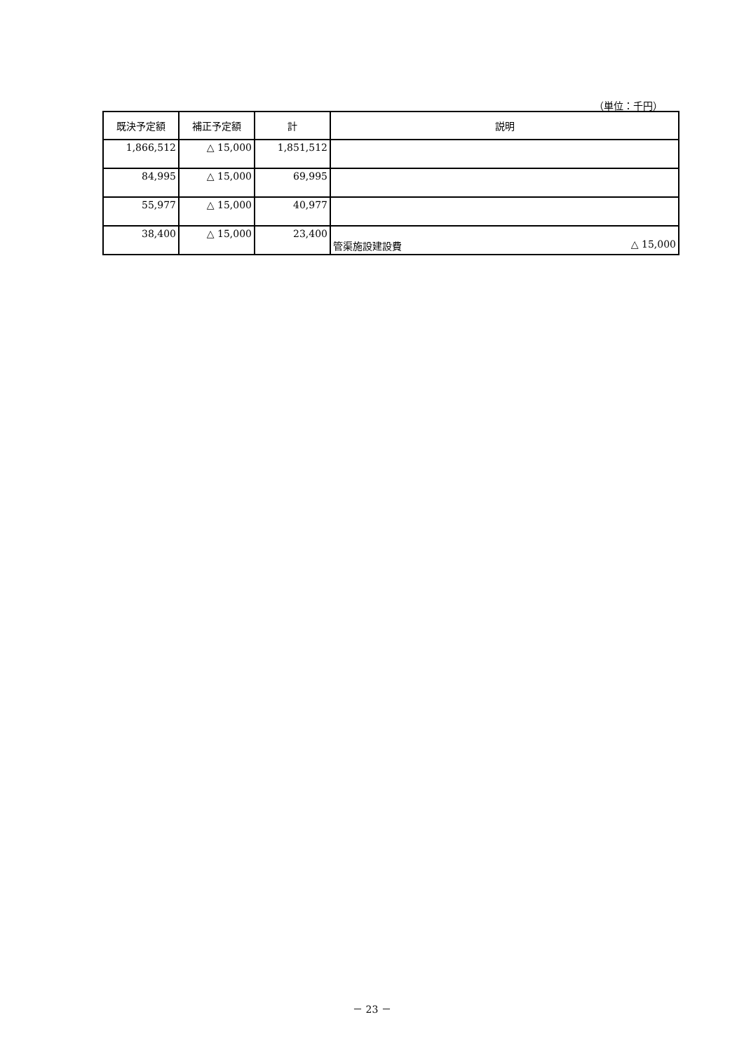（単位：千円）
| 既決予定額 | 補正予定額 | 計 | 説明 |
| --- | --- | --- | --- |
| 1,866,512 | △ 15,000 | 1,851,512 | |
| 84,995 | △ 15,000 | 69,995 | |
| 55,977 | △ 15,000 | 40,977 | |
| 38,400 | △ 15,000 | 23,400 | 管渠施設建設費 △ 15,000 |
－ 23 －